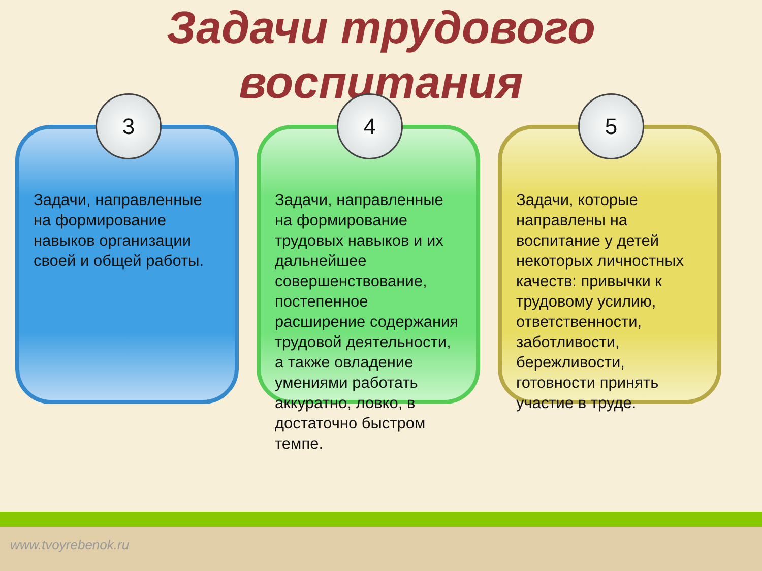Задачи трудового
воспитания
3
Задачи, направленные на формирование навыков организации своей и общей работы.
4
Задачи, направленные на формирование трудовых навыков и их дальнейшее совершенствование, постепенное расширение содержания трудовой деятельности, а также овладение умениями работать аккуратно, ловко, в достаточно быстром темпе.
5
Задачи, которые направлены на воспитание у детей некоторых личностных качеств: привычки к трудовому усилию, ответственности, заботливости, бережливости, готовности принять участие в труде.
www.tvoyrebenok.ru